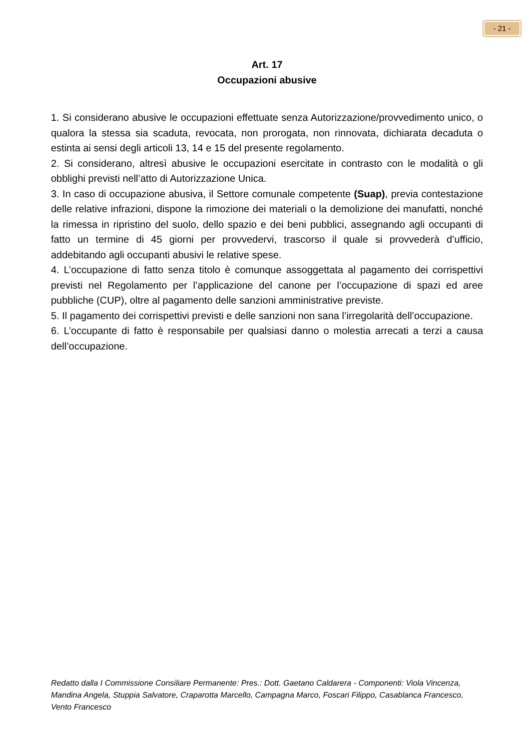- 21 -
Art. 17
Occupazioni abusive
1. Si considerano abusive le occupazioni effettuate senza Autorizzazione/provvedimento unico, o qualora la stessa sia scaduta, revocata, non prorogata, non rinnovata, dichiarata decaduta o estinta ai sensi degli articoli 13, 14 e 15 del presente regolamento.
2. Si considerano, altresì abusive le occupazioni esercitate in contrasto con le modalità o gli obblighi previsti nell’atto di Autorizzazione Unica.
3. In caso di occupazione abusiva, il Settore comunale competente (Suap), previa contestazione delle relative infrazioni, dispone la rimozione dei materiali o la demolizione dei manufatti, nonché la rimessa in ripristino del suolo, dello spazio e dei beni pubblici, assegnando agli occupanti di fatto un termine di 45 giorni per provvedervi, trascorso il quale si provvederà d’ufficio, addebitando agli occupanti abusivi le relative spese.
4. L’occupazione di fatto senza titolo è comunque assoggettata al pagamento dei corrispettivi previsti nel Regolamento per l’applicazione del canone per l’occupazione di spazi ed aree pubbliche (CUP), oltre al pagamento delle sanzioni amministrative previste.
5. Il pagamento dei corrispettivi previsti e delle sanzioni non sana l’irregolarità dell’occupazione.
6. L’occupante di fatto è responsabile per qualsiasi danno o molestia arrecati a terzi a causa dell’occupazione.
Redatto dalla I Commissione Consiliare Permanente: Pres.: Dott. Gaetano Caldarera - Componenti: Viola Vincenza, Mandina Angela, Stuppia Salvatore, Craparotta Marcello, Campagna Marco, Foscari Filippo, Casablanca Francesco, Vento Francesco